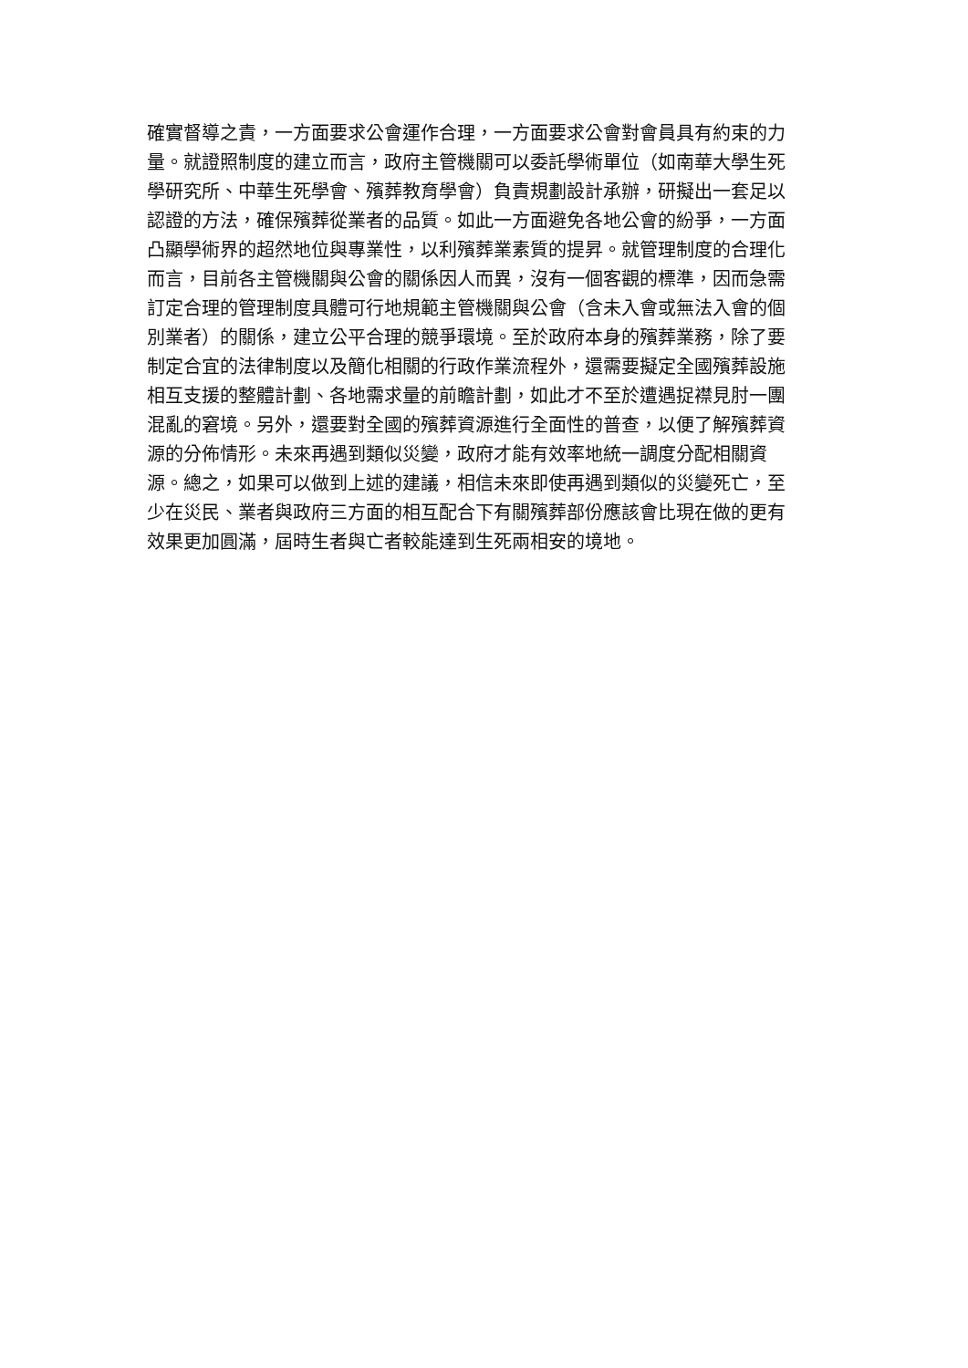確實督導之責，一方面要求公會運作合理，一方面要求公會對會員具有約束的力
量。就證照制度的建立而言，政府主管機關可以委託學術單位（如南華大學生死
學研究所、中華生死學會、殯葬教育學會）負責規劃設計承辦，研擬出一套足以
認證的方法，確保殯葬從業者的品質。如此一方面避免各地公會的紛爭，一方面
凸顯學術界的超然地位與專業性，以利殯葬業素質的提昇。就管理制度的合理化
而言，目前各主管機關與公會的關係因人而異，沒有一個客觀的標準，因而急需
訂定合理的管理制度具體可行地規範主管機關與公會（含未入會或無法入會的個
別業者）的關係，建立公平合理的競爭環境。至於政府本身的殯葬業務，除了要
制定合宜的法律制度以及簡化相關的行政作業流程外，還需要擬定全國殯葬設施
相互支援的整體計劃、各地需求量的前瞻計劃，如此才不至於遭遇捉襟見肘一團
混亂的窘境。另外，還要對全國的殯葬資源進行全面性的普查，以便了解殯葬資
源的分佈情形。未來再遇到類似災變，政府才能有效率地統一調度分配相關資
源。總之，如果可以做到上述的建議，相信未來即使再遇到類似的災變死亡，至
少在災民、業者與政府三方面的相互配合下有關殯葬部份應該會比現在做的更有
效果更加圓滿，屆時生者與亡者較能達到生死兩相安的境地。